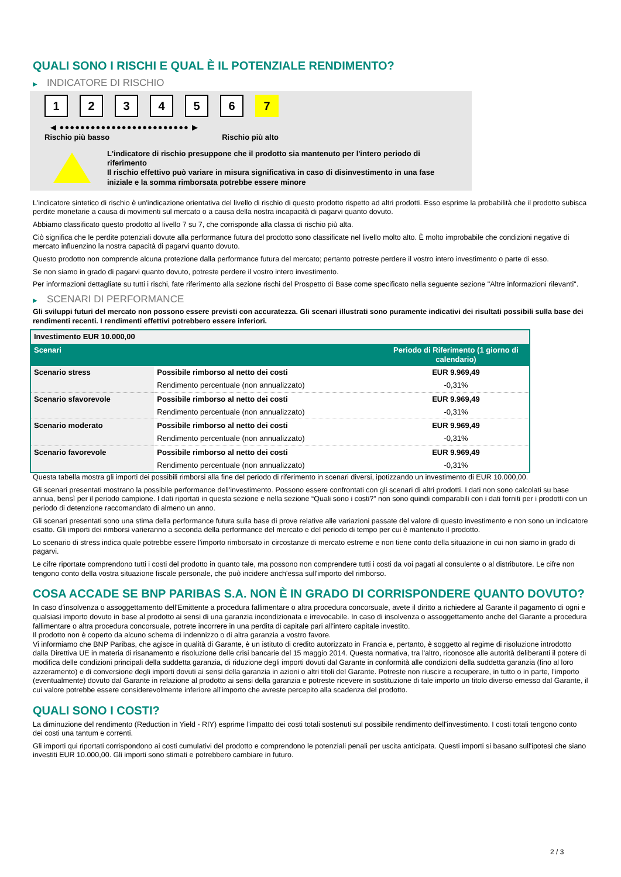QUALI SONO I RISCHI E QUAL È IL POTENZIALE RENDIMENTO?
▶ INDICATORE DI RISCHIO
1 2 3 4 5 6 7
◀ ●●●●●●●●●●●●●●●●●●●●●●●●● ▶
Rischio più basso Rischio più alto
L'indicatore di rischio presuppone che il prodotto sia mantenuto per l'intero periodo di riferimento
Il rischio effettivo può variare in misura significativa in caso di disinvestimento in una fase iniziale e la somma rimborsata potrebbe essere minore
L'indicatore sintetico di rischio è un'indicazione orientativa del livello di rischio di questo prodotto rispetto ad altri prodotti. Esso esprime la probabilità che il prodotto subisca perdite monetarie a causa di movimenti sul mercato o a causa della nostra incapacità di pagarvi quanto dovuto.
Abbiamo classificato questo prodotto al livello 7 su 7, che corrisponde alla classa di rischio più alta.
Ciò significa che le perdite potenziali dovute alla performance futura del prodotto sono classificate nel livello molto alto. È molto improbabile che condizioni negative di mercato influenzino la nostra capacità di pagarvi quanto dovuto.
Questo prodotto non comprende alcuna protezione dalla performance futura del mercato; pertanto potreste perdere il vostro intero investimento o parte di esso.
Se non siamo in grado di pagarvi quanto dovuto, potreste perdere il vostro intero investimento.
Per informazioni dettagliate su tutti i rischi, fate riferimento alla sezione rischi del Prospetto di Base come specificato nella seguente sezione "Altre informazioni rilevanti".
▶ SCENARI DI PERFORMANCE
Gli sviluppi futuri del mercato non possono essere previsti con accuratezza. Gli scenari illustrati sono puramente indicativi dei risultati possibili sulla base dei rendimenti recenti. I rendimenti effettivi potrebbero essere inferiori.
| Investimento EUR 10.000,00 | | |
| --- | --- | --- |
| Scenari | | Periodo di Riferimento (1 giorno di calendario) |
| Scenario stress | Possibile rimborso al netto dei costi | EUR 9.969,49 |
| | Rendimento percentuale (non annualizzato) | -0,31% |
| Scenario sfavorevole | Possibile rimborso al netto dei costi | EUR 9.969,49 |
| | Rendimento percentuale (non annualizzato) | -0,31% |
| Scenario moderato | Possibile rimborso al netto dei costi | EUR 9.969,49 |
| | Rendimento percentuale (non annualizzato) | -0,31% |
| Scenario favorevole | Possibile rimborso al netto dei costi | EUR 9.969,49 |
| | Rendimento percentuale (non annualizzato) | -0,31% |
Questa tabella mostra gli importi dei possibili rimborsi alla fine del periodo di riferimento in scenari diversi, ipotizzando un investimento di EUR 10.000,00.
Gli scenari presentati mostrano la possibile performance dell'investimento. Possono essere confrontati con gli scenari di altri prodotti. I dati non sono calcolati su base annua, bensì per il periodo campione. I dati riportati in questa sezione e nella sezione “Quali sono i costi?” non sono quindi comparabili con i dati forniti per i prodotti con un periodo di detenzione raccomandato di almeno un anno.
Gli scenari presentati sono una stima della performance futura sulla base di prove relative alle variazioni passate del valore di questo investimento e non sono un indicatore esatto. Gli importi dei rimborsi varieranno a seconda della performance del mercato e del periodo di tempo per cui è mantenuto il prodotto.
Lo scenario di stress indica quale potrebbe essere l'importo rimborsato in circostanze di mercato estreme e non tiene conto della situazione in cui non siamo in grado di pagarvi.
Le cifre riportate comprendono tutti i costi del prodotto in quanto tale, ma possono non comprendere tutti i costi da voi pagati al consulente o al distributore. Le cifre non tengono conto della vostra situazione fiscale personale, che può incidere anch'essa sull'importo del rimborso.
COSA ACCADE SE BNP PARIBAS S.A. NON È IN GRADO DI CORRISPONDERE QUANTO DOVUTO?
In caso d'insolvenza o assoggettamento dell'Emittente a procedura fallimentare o altra procedura concorsuale, avete il diritto a richiedere al Garante il pagamento di ogni e qualsiasi importo dovuto in base al prodotto ai sensi di una garanzia incondizionata e irrevocabile. In caso di insolvenza o assoggettamento anche del Garante a procedura fallimentare o altra procedura concorsuale, potrete incorrere in una perdita di capitale pari all'intero capitale investito.
Il prodotto non è coperto da alcuno schema di indennizzo o di altra garanzia a vostro favore.
Vi informiamo che BNP Paribas, che agisce in qualità di Garante, è un istituto di credito autorizzato in Francia e, pertanto, è soggetto al regime di risoluzione introdotto dalla Direttiva UE in materia di risanamento e risoluzione delle crisi bancarie del 15 maggio 2014. Questa normativa, tra l'altro, riconosce alle autorità deliberanti il potere di modifica delle condizioni principali della suddetta garanzia, di riduzione degli importi dovuti dal Garante in conformità alle condizioni della suddetta garanzia (fino al loro azzeramento) e di conversione degli importi dovuti ai sensi della garanzia in azioni o altri titoli del Garante. Potreste non riuscire a recuperare, in tutto o in parte, l'importo (eventualmente) dovuto dal Garante in relazione al prodotto ai sensi della garanzia e potreste ricevere in sostituzione di tale importo un titolo diverso emesso dal Garante, il cui valore potrebbe essere considerevolmente inferiore all'importo che avreste percepito alla scadenza del prodotto.
QUALI SONO I COSTI?
La diminuzione del rendimento (Reduction in Yield - RIY) esprime l'impatto dei costi totali sostenuti sul possibile rendimento dell'investimento. I costi totali tengono conto dei costi una tantum e correnti.
Gli importi qui riportati corrispondono ai costi cumulativi del prodotto e comprendono le potenziali penali per uscita anticipata. Questi importi si basano sull'ipotesi che siano investiti EUR 10.000,00. Gli importi sono stimati e potrebbero cambiare in futuro.
2 / 3